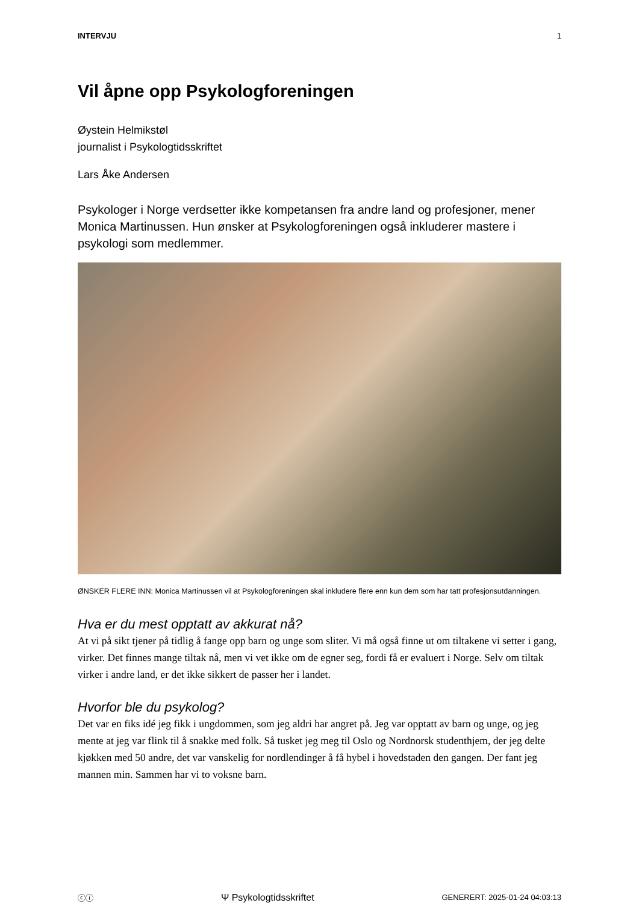INTERVJU 1
Vil åpne opp Psykologforeningen
Øystein Helmikstøl
journalist i Psykologtidsskriftet
Lars Åke Andersen
Psykologer i Norge verdsetter ikke kompetansen fra andre land og profesjoner, mener Monica Martinussen. Hun ønsker at Psykologforeningen også inkluderer mastere i psykologi som medlemmer.
ØNSKER FLERE INN: Monica Martinussen vil at Psykologforeningen skal inkludere flere enn kun dem som har tatt profesjonsutdanningen.
Hva er du mest opptatt av akkurat nå?
At vi på sikt tjener på tidlig å fange opp barn og unge som sliter. Vi må også finne ut om tiltakene vi setter i gang, virker. Det finnes mange tiltak nå, men vi vet ikke om de egner seg, fordi få er evaluert i Norge. Selv om tiltak virker i andre land, er det ikke sikkert de passer her i landet.
Hvorfor ble du psykolog?
Det var en fiks idé jeg fikk i ungdommen, som jeg aldri har angret på. Jeg var opptatt av barn og unge, og jeg mente at jeg var flink til å snakke med folk. Så tusket jeg meg til Oslo og Nordnorsk studenthjem, der jeg delte kjøkken med 50 andre, det var vanskelig for nordlendinger å få hybel i hovedstaden den gangen. Der fant jeg mannen min. Sammen har vi to voksne barn.
ⓒⓘ Ψ Psykologtidsskriftet GENERERT: 2025-01-24 04:03:13